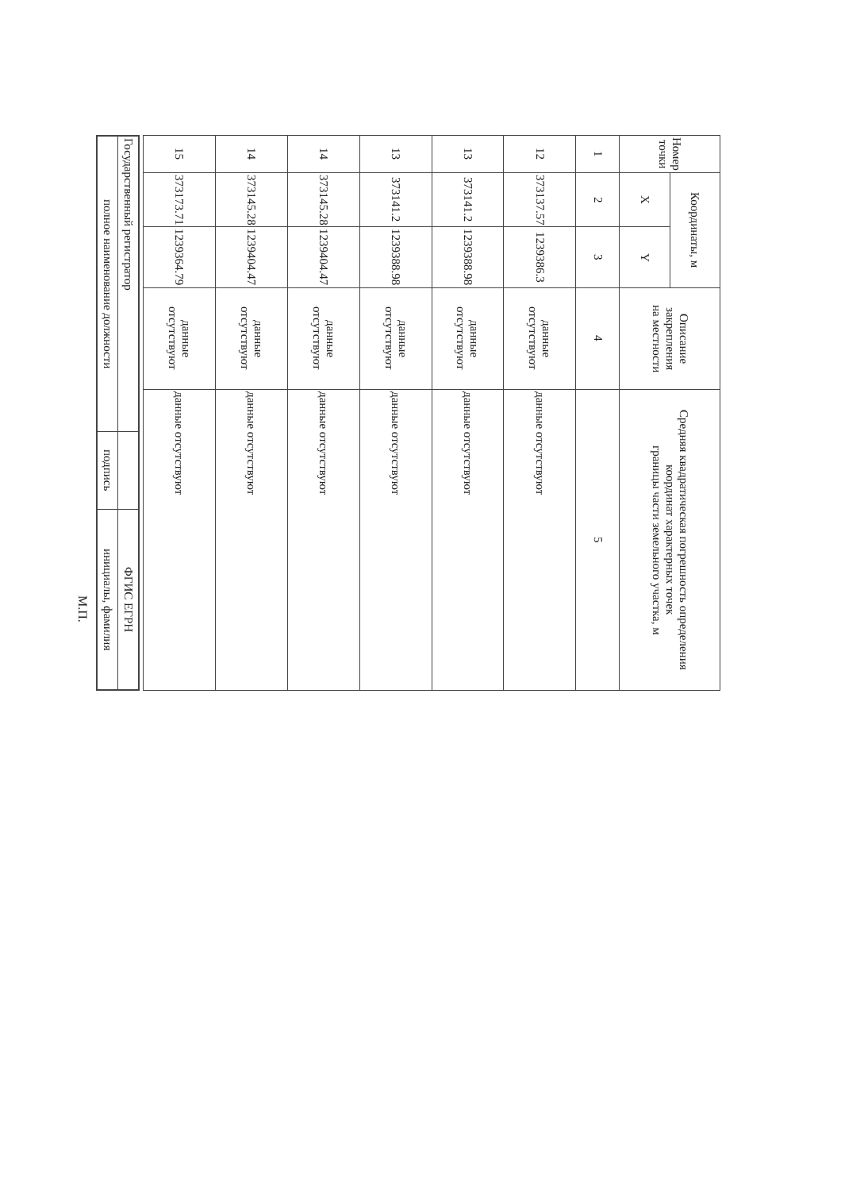| Номер точки | Координаты, м | | Описание закрепления на местности | Средняя квадратическая погрешность определения координат характерных точек границы части земельного участка, м |
| --- | --- | --- | --- | --- |
| | X | Y | | |
| 1 | 2 | 3 | 4 | 5 |
| 12 | 373137.57 | 1239386.3 | данные отсутствуют | данные отсутствуют |
| 13 | 373141.2 | 1239388.98 | данные отсутствуют | данные отсутствуют |
| 13 | 373141.2 | 1239388.98 | данные отсутствуют | данные отсутствуют |
| 14 | 373145.28 | 1239404.47 | данные отсутствуют | данные отсутствуют |
| 14 | 373145.28 | 1239404.47 | данные отсутствуют | данные отсутствуют |
| 15 | 373173.71 | 1239364.79 | данные отсутствуют | данные отсутствуют |
| Государственный регистратор | | ФГИС ЕГРН |
| полное наименование должности | подпись | инициалы, фамилия |
М.П.